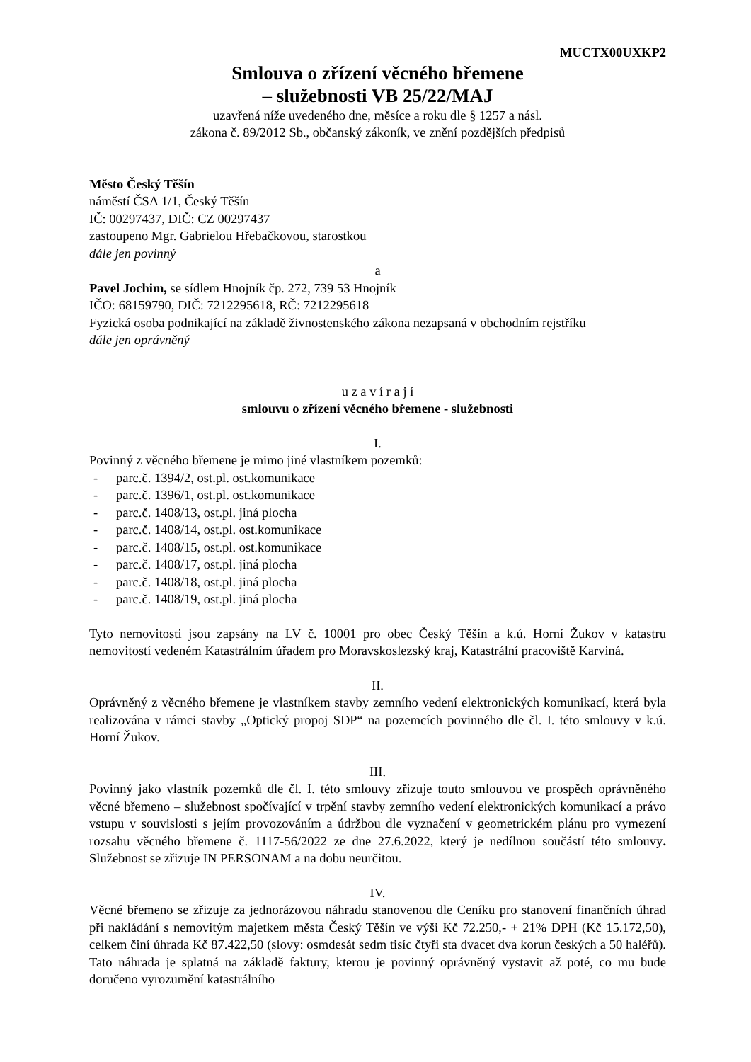MUCTX00UXKP2
Smlouva o zřízení věcného břemene
– služebnosti VB 25/22/MAJ
uzavřená níže uvedeného dne, měsíce a roku dle § 1257 a násl.
zákona č. 89/2012 Sb., občanský zákoník, ve znění pozdějších předpisů
Město Český Těšín
náměstí ČSA 1/1, Český Těšín
IČ: 00297437, DIČ: CZ 00297437
zastoupeno Mgr. Gabrielou Hřebačkovou, starostkou
dále jen povinný
a
Pavel Jochim, se sídlem Hnojník čp. 272, 739 53 Hnojník
IČO: 68159790, DIČ: 7212295618, RČ: 7212295618
Fyzická osoba podnikající na základě živnostenského zákona nezapsaná v obchodním rejstříku
dále jen oprávněný
u z a v í r a j í
smlouvu o zřízení věcného břemene - služebnosti
I.
Povinný z věcného břemene je mimo jiné vlastníkem pozemků:
- parc.č. 1394/2, ost.pl. ost.komunikace
- parc.č. 1396/1, ost.pl. ost.komunikace
- parc.č. 1408/13, ost.pl. jiná plocha
- parc.č. 1408/14, ost.pl. ost.komunikace
- parc.č. 1408/15, ost.pl. ost.komunikace
- parc.č. 1408/17, ost.pl. jiná plocha
- parc.č. 1408/18, ost.pl. jiná plocha
- parc.č. 1408/19, ost.pl. jiná plocha
Tyto nemovitosti jsou zapsány na LV č. 10001 pro obec Český Těšín a k.ú. Horní Žukov v katastru nemovitostí vedeném Katastrálním úřadem pro Moravskoslezský kraj, Katastrální pracoviště Karviná.
II.
Oprávněný z věcného břemene je vlastníkem stavby zemního vedení elektronických komunikací, která byla realizována v rámci stavby „Optický propoj SDP“ na pozemcích povinného dle čl. I. této smlouvy v k.ú. Horní Žukov.
III.
Povinný jako vlastník pozemků dle čl. I. této smlouvy zřizuje touto smlouvou ve prospěch oprávněného věcné břemeno – služebnost spočívající v trpění stavby zemního vedení elektronických komunikací a právo vstupu v souvislosti s jejím provozováním a údržbou dle vyznačení v geometrickém plánu pro vymezení rozsahu věcného břemene č. 1117-56/2022 ze dne 27.6.2022, který je nedílnou součástí této smlouvy. Služebnost se zřizuje IN PERSONAM a na dobu neurčitou.
IV.
Věcné břemeno se zřizuje za jednorázovou náhradu stanovenou dle Ceníku pro stanovení finančních úhrad při nakládání s nemovitým majetkem města Český Těšín ve výši Kč 72.250,- + 21% DPH (Kč 15.172,50), celkem činí úhrada Kč 87.422,50 (slovy: osmdesát sedm tisíc čtyři sta dvacet dva korun českých a 50 haléřů). Tato náhrada je splatná na základě faktury, kterou je povinný oprávněný vystavit až poté, co mu bude doručeno vyrozumění katastrálního